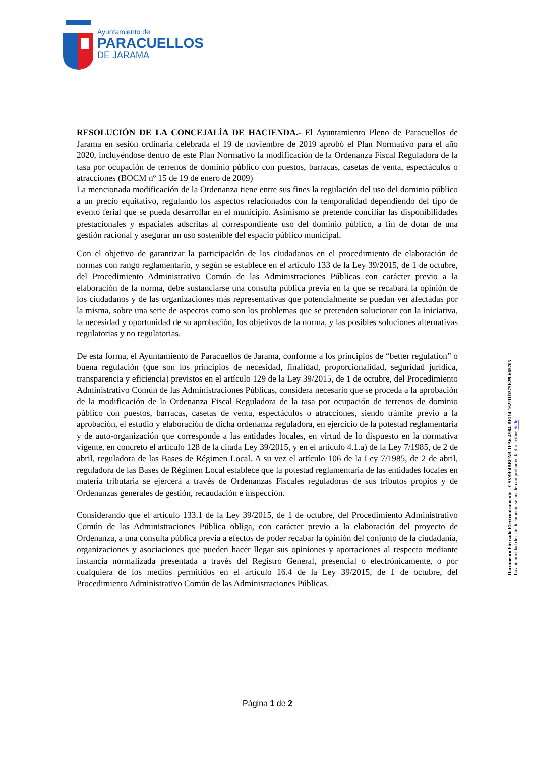Ayuntamiento de
PARACUELLOS
DE JARAMA
RESOLUCIÓN DE LA CONCEJALÍA DE HACIENDA.- El Ayuntamiento Pleno de Paracuellos de Jarama en sesión ordinaria celebrada el 19 de noviembre de 2019 aprobó el Plan Normativo para el año 2020, incluyéndose dentro de este Plan Normativo la modificación de la Ordenanza Fiscal Reguladora de la tasa por ocupación de terrenos de dominio público con puestos, barracas, casetas de venta, espectáculos o atracciones (BOCM nº 15 de 19 de enero de 2009)
La mencionada modificación de la Ordenanza tiene entre sus fines la regulación del uso del dominio público a un precio equitativo, regulando los aspectos relacionados con la temporalidad dependiendo del tipo de evento ferial que se pueda desarrollar en el municipio. Asimismo se pretende conciliar las disponibilidades prestacionales y espaciales adscritas al correspondiente uso del dominio público, a fin de dotar de una gestión racional y asegurar un uso sostenible del espacio público municipal.
Con el objetivo de garantizar la participación de los ciudadanos en el procedimiento de elaboración de normas con rango reglamentario, y según se establece en el artículo 133 de la Ley 39/2015, de 1 de octubre, del Procedimiento Administrativo Común de las Administraciones Públicas con carácter previo a la elaboración de la norma, debe sustanciarse una consulta pública previa en la que se recabará la opinión de los ciudadanos y de las organizaciones más representativas que potencialmente se puedan ver afectadas por la misma, sobre una serie de aspectos como son los problemas que se pretenden solucionar con la iniciativa, la necesidad y oportunidad de su aprobación, los objetivos de la norma, y las posibles soluciones alternativas regulatorias y no regulatorias.
De esta forma, el Ayuntamiento de Paracuellos de Jarama, conforme a los principios de “better regulation” o buena regulación (que son los principios de necesidad, finalidad, proporcionalidad, seguridad jurídica, transparencia y eficiencia) previstos en el artículo 129 de la Ley 39/2015, de 1 de octubre, del Procedimiento Administrativo Común de las Administraciones Públicas, considera necesario que se proceda a la aprobación de la modificación de la Ordenanza Fiscal Reguladora de la tasa por ocupación de terrenos de dominio público con puestos, barracas, casetas de venta, espectáculos o atracciones, siendo trámite previo a la aprobación, el estudio y elaboración de dicha ordenanza reguladora, en ejercicio de la potestad reglamentaria y de auto-organización que corresponde a las entidades locales, en virtud de lo dispuesto en la normativa vigente, en concreto el artículo 128 de la citada Ley 39/2015, y en el artículo 4.1.a) de la Ley 7/1985, de 2 de abril, reguladora de las Bases de Régimen Local. A su vez el artículo 106 de la Ley 7/1985, de 2 de abril, reguladora de las Bases de Régimen Local establece que la potestad reglamentaria de las entidades locales en materia tributaria se ejercerá a través de Ordenanzas Fiscales reguladoras de sus tributos propios y de Ordenanzas generales de gestión, recaudación e inspección.
Considerando que el artículo 133.1 de la Ley 39/2015, de 1 de octubre, del Procedimiento Administrativo Común de las Administraciones Pública obliga, con carácter previo a la elaboración del proyecto de Ordenanza, a una consulta pública previa a efectos de poder recabar la opinión del conjunto de la ciudadanía, organizaciones y asociaciones que pueden hacer llegar sus opiniones y aportaciones al respecto mediante instancia normalizada presentada a través del Registro General, presencial o electrónicamente, o por cualquiera de los medios permitidos en el artículo 16.4 de la Ley 39/2015, de 1 de octubre, del Procedimiento Administrativo Común de las Administraciones Públicas.
Documento Firmado Electrónicamente - CSV:9F4BBFAB-1FA6-4984-BED4-1622DD275E29-665705
La autenticidad de este documento se puede comprobar en la dirección: Sede
Página 1 de 2